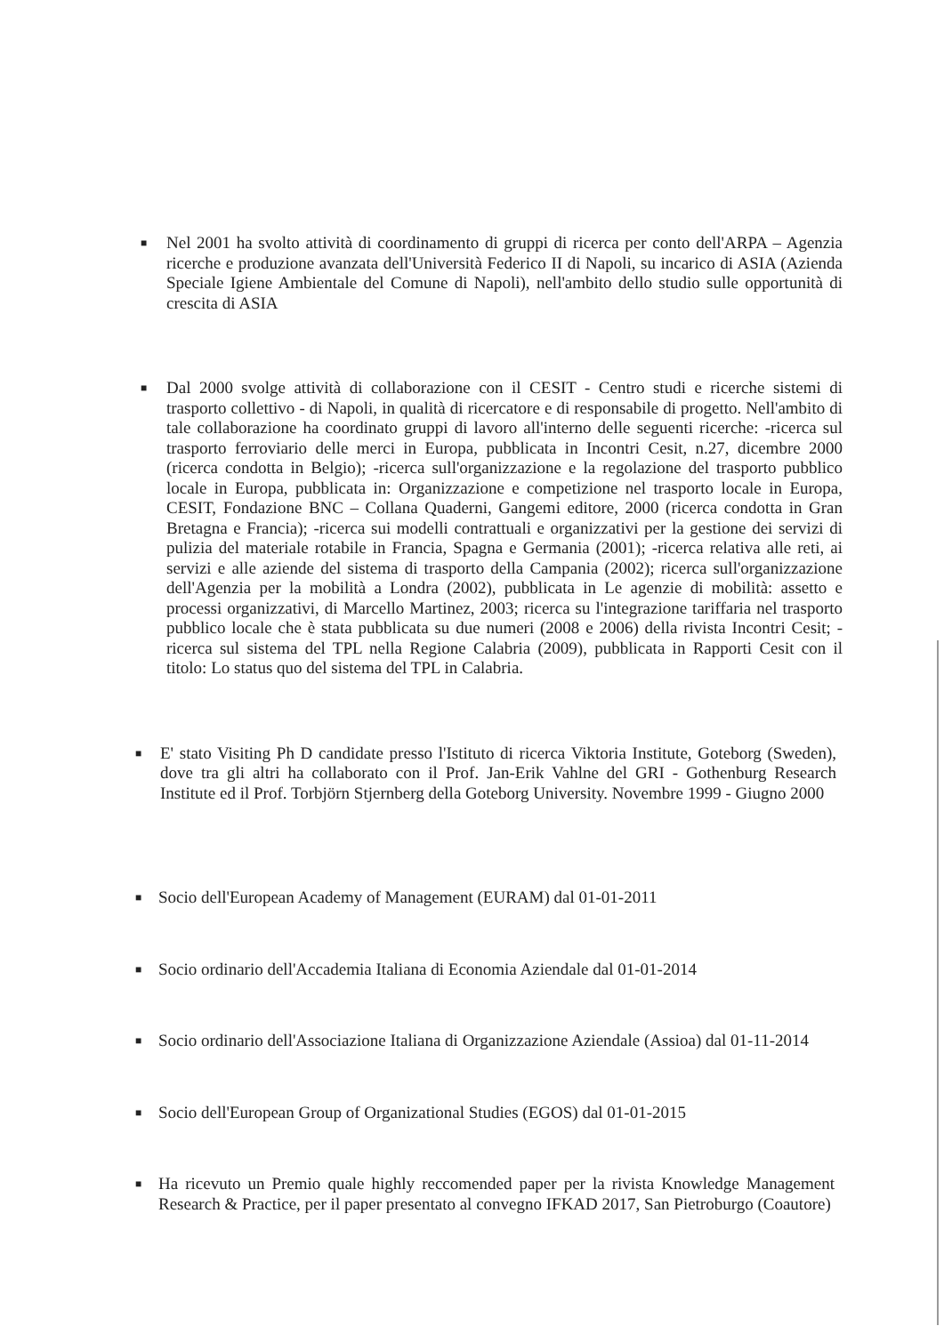■ Nel 2001 ha svolto attività di coordinamento di gruppi di ricerca per conto dell'ARPA – Agenzia ricerche e produzione avanzata dell'Università Federico II di Napoli, su incarico di ASIA (Azienda Speciale Igiene Ambientale del Comune di Napoli), nell'ambito dello studio sulle opportunità di crescita di ASIA
■ Dal 2000 svolge attività di collaborazione con il CESIT - Centro studi e ricerche sistemi di trasporto collettivo - di Napoli, in qualità di ricercatore e di responsabile di progetto. Nell'ambito di tale collaborazione ha coordinato gruppi di lavoro all'interno delle seguenti ricerche: -ricerca sul trasporto ferroviario delle merci in Europa, pubblicata in Incontri Cesit, n.27, dicembre 2000 (ricerca condotta in Belgio); -ricerca sull'organizzazione e la regolazione del trasporto pubblico locale in Europa, pubblicata in: Organizzazione e competizione nel trasporto locale in Europa, CESIT, Fondazione BNC – Collana Quaderni, Gangemi editore, 2000 (ricerca condotta in Gran Bretagna e Francia); -ricerca sui modelli contrattuali e organizzativi per la gestione dei servizi di pulizia del materiale rotabile in Francia, Spagna e Germania (2001); -ricerca relativa alle reti, ai servizi e alle aziende del sistema di trasporto della Campania (2002); ricerca sull'organizzazione dell'Agenzia per la mobilità a Londra (2002), pubblicata in Le agenzie di mobilità: assetto e processi organizzativi, di Marcello Martinez, 2003; ricerca su l'integrazione tariffaria nel trasporto pubblico locale che è stata pubblicata su due numeri (2008 e 2006) della rivista Incontri Cesit; -ricerca sul sistema del TPL nella Regione Calabria (2009), pubblicata in Rapporti Cesit con il titolo: Lo status quo del sistema del TPL in Calabria.
■ E' stato Visiting Ph D candidate presso l'Istituto di ricerca Viktoria Institute, Goteborg (Sweden), dove tra gli altri ha collaborato con il Prof. Jan-Erik Vahlne del GRI - Gothenburg Research Institute ed il Prof. Torbjörn Stjernberg della Goteborg University. Novembre 1999 - Giugno 2000
■ Socio dell'European Academy of Management (EURAM) dal 01-01-2011
■ Socio ordinario dell'Accademia Italiana di Economia Aziendale dal 01-01-2014
■ Socio ordinario dell'Associazione Italiana di Organizzazione Aziendale (Assioa) dal 01-11-2014
■ Socio dell'European Group of Organizational Studies (EGOS) dal 01-01-2015
■ Ha ricevuto un Premio quale highly reccomended paper per la rivista Knowledge Management Research & Practice, per il paper presentato al convegno IFKAD 2017, San Pietroburgo (Coautore)